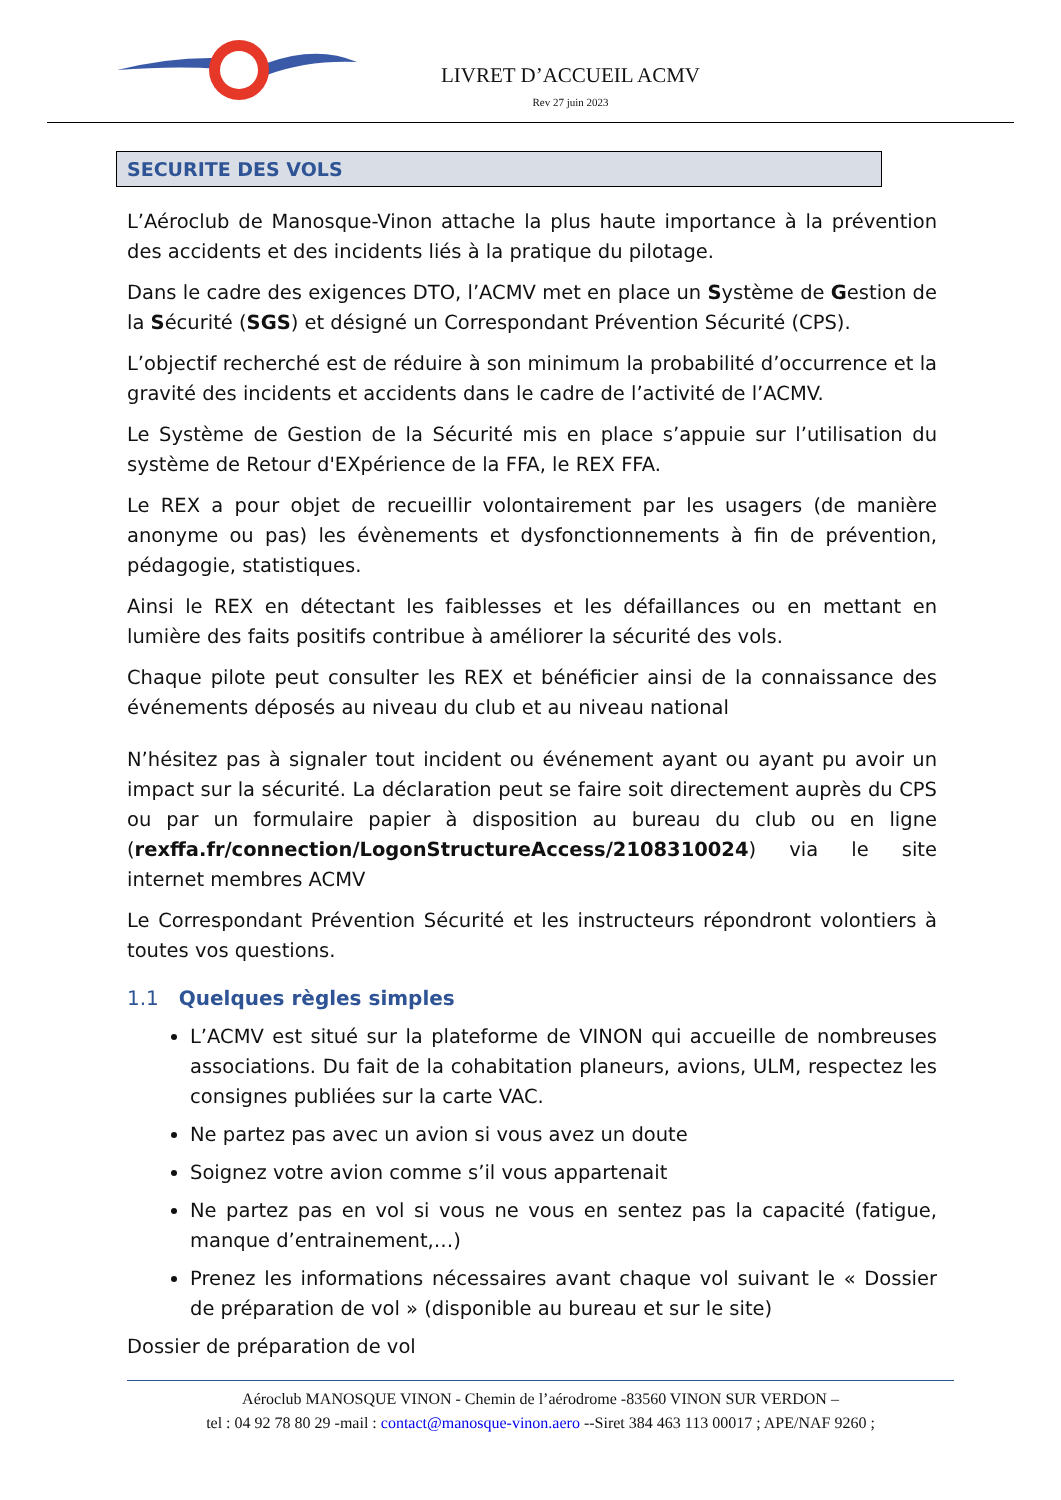LIVRET D’ACCUEIL ACMV
Rev 27 juin 2023
SECURITE DES VOLS
L’Aéroclub de Manosque-Vinon attache la plus haute importance à la prévention des accidents et des incidents liés à la pratique du pilotage.
Dans le cadre des exigences DTO, l’ACMV met en place un Système de Gestion de la Sécurité (SGS) et désigné un Correspondant Prévention Sécurité (CPS).
L’objectif recherché est de réduire à son minimum la probabilité d’occurrence et la gravité des incidents et accidents dans le cadre de l’activité de l’ACMV.
Le Système de Gestion de la Sécurité mis en place s’appuie sur l’utilisation du système de Retour d'EXpérience de la FFA, le REX FFA.
Le REX a pour objet de recueillir volontairement par les usagers (de manière anonyme ou pas) les évènements et dysfonctionnements à fin de prévention, pédagogie, statistiques.
Ainsi le REX en détectant les faiblesses et les défaillances ou en mettant en lumière des faits positifs contribue à améliorer la sécurité des vols.
Chaque pilote peut consulter les REX et bénéficier ainsi de la connaissance des événements déposés au niveau du club et au niveau national
N’hésitez pas à signaler tout incident ou événement ayant ou ayant pu avoir un impact sur la sécurité. La déclaration peut se faire soit directement auprès du CPS ou par un formulaire papier à disposition au bureau du club ou en ligne (rexffa.fr/connection/LogonStructureAccess/2108310024) via le site internet membres ACMV
Le Correspondant Prévention Sécurité et les instructeurs répondront volontiers à toutes vos questions.
1.1 Quelques règles simples
L’ACMV est situé sur la plateforme de VINON qui accueille de nombreuses associations. Du fait de la cohabitation planeurs, avions, ULM, respectez les consignes publiées sur la carte VAC.
Ne partez pas avec un avion si vous avez un doute
Soignez votre avion comme s’il vous appartenait
Ne partez pas en vol si vous ne vous en sentez pas la capacité (fatigue, manque d’entrainement,…)
Prenez les informations nécessaires avant chaque vol suivant le « Dossier de préparation de vol » (disponible au bureau et sur le site)
Dossier de préparation de vol
Aéroclub MANOSQUE VINON - Chemin de l’aérodrome -83560 VINON SUR VERDON –
tel : 04 92 78 80 29 -mail : contact@manosque-vinon.aero --Siret 384 463 113 00017 ; APE/NAF 9260 ;